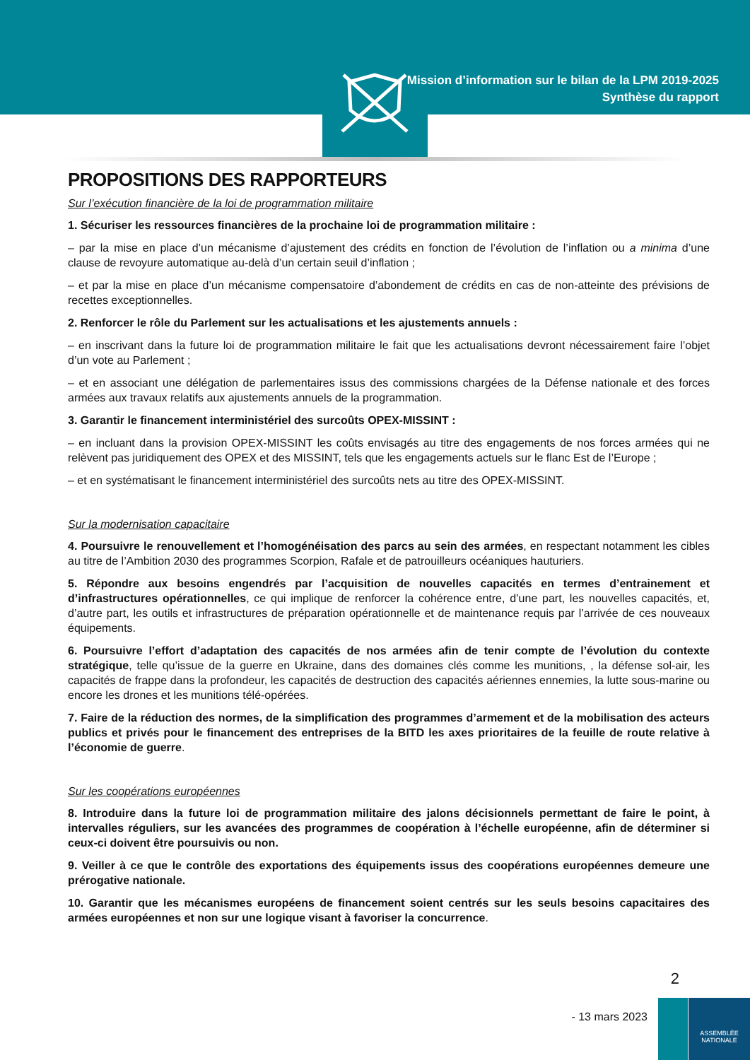Mission d’information sur le bilan de la LPM 2019-2025
Synthèse du rapport
PROPOSITIONS DES RAPPORTEURS
Sur l’exécution financière de la loi de programmation militaire
1. Sécuriser les ressources financières de la prochaine loi de programmation militaire :
– par la mise en place d’un mécanisme d’ajustement des crédits en fonction de l’évolution de l’inflation ou a minima d’une clause de revoyure automatique au-delà d’un certain seuil d’inflation ;
– et par la mise en place d’un mécanisme compensatoire d’abondement de crédits en cas de non-atteinte des prévisions de recettes exceptionnelles.
2. Renforcer le rôle du Parlement sur les actualisations et les ajustements annuels :
– en inscrivant dans la future loi de programmation militaire le fait que les actualisations devront nécessairement faire l’objet d’un vote au Parlement ;
– et en associant une délégation de parlementaires issus des commissions chargées de la Défense nationale et des forces armées aux travaux relatifs aux ajustements annuels de la programmation.
3. Garantir le financement interministériel des surcoûts OPEX-MISSINT :
– en incluant dans la provision OPEX-MISSINT les coûts envisagés au titre des engagements de nos forces armées qui ne relèvent pas juridiquement des OPEX et des MISSINT, tels que les engagements actuels sur le flanc Est de l’Europe ;
– et en systématisant le financement interministériel des surcoûts nets au titre des OPEX-MISSINT.
Sur la modernisation capacitaire
4. Poursuivre le renouvellement et l’homogénéisation des parcs au sein des armées, en respectant notamment les cibles au titre de l’Ambition 2030 des programmes Scorpion, Rafale et de patrouilleurs océaniques hauturiers.
5. Répondre aux besoins engendrés par l’acquisition de nouvelles capacités en termes d’entrainement et d’infrastructures opérationnelles, ce qui implique de renforcer la cohérence entre, d’une part, les nouvelles capacités, et, d’autre part, les outils et infrastructures de préparation opérationnelle et de maintenance requis par l’arrivée de ces nouveaux équipements.
6. Poursuivre l’effort d’adaptation des capacités de nos armées afin de tenir compte de l’évolution du contexte stratégique, telle qu’issue de la guerre en Ukraine, dans des domaines clés comme les munitions, , la défense sol-air, les capacités de frappe dans la profondeur, les capacités de destruction des capacités aériennes ennemies, la lutte sous-marine ou encore les drones et les munitions télé-opérées.
7. Faire de la réduction des normes, de la simplification des programmes d’armement et de la mobilisation des acteurs publics et privés pour le financement des entreprises de la BITD les axes prioritaires de la feuille de route relative à l’économie de guerre.
Sur les coopérations européennes
8. Introduire dans la future loi de programmation militaire des jalons décisionnels permettant de faire le point, à intervalles réguliers, sur les avancées des programmes de coopération à l’échelle européenne, afin de déterminer si ceux-ci doivent être poursuivis ou non.
9. Veiller à ce que le contrôle des exportations des équipements issus des coopérations européennes demeure une prérogative nationale.
10. Garantir que les mécanismes européens de financement soient centrés sur les seuls besoins capacitaires des armées européennes et non sur une logique visant à favoriser la concurrence.
2
- 13 mars 2023
ASSEMBLÉE
NATIONALE